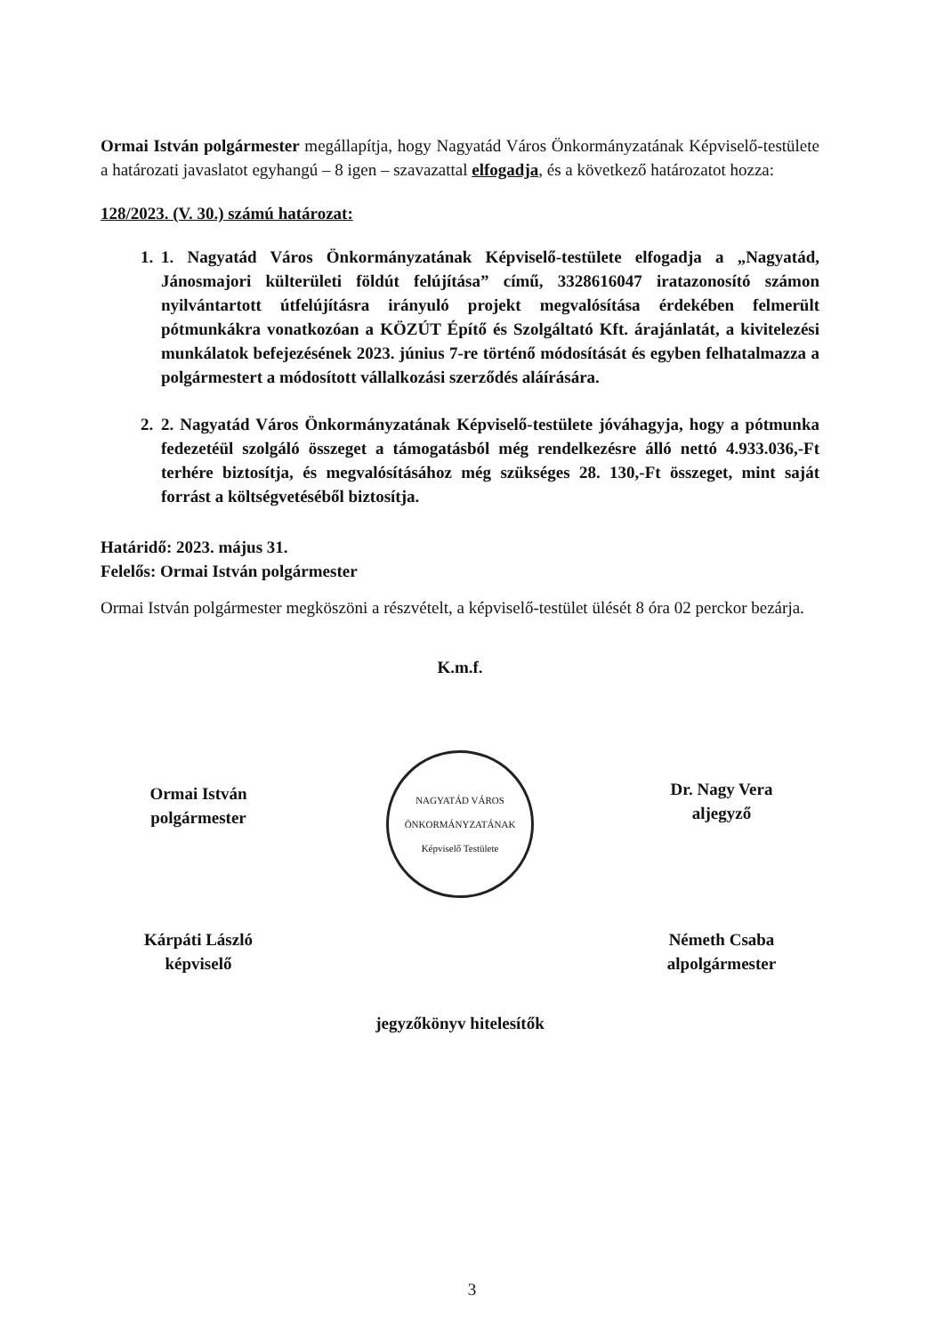Ormai István polgármester megállapítja, hogy Nagyatád Város Önkormányzatának Képviselő-testülete a határozati javaslatot egyhangú – 8 igen – szavazattal elfogadja, és a következő határozatot hozza:
128/2023. (V. 30.) számú határozat:
1. 1. Nagyatád Város Önkormányzatának Képviselő-testülete elfogadja a „Nagyatád, Jánosmajori külterületi földút felújítása” című, 3328616047 iratazonosító számon nyilvántartott útfelújításra irányuló projekt megvalósítása érdekében felmerült pótmunkákra vonatkozóan a KÖZÚT Építő és Szolgáltató Kft. árajánlatát, a kivitelezési munkálatok befejezésének 2023. június 7-re történő módosítását és egyben felhatalmazza a polgármestert a módosított vállalkozási szerződés aláírására.
2. 2. Nagyatád Város Önkormányzatának Képviselő-testülete jóváhagyja, hogy a pótmunka fedezetéül szolgáló összeget a támogatásból még rendelkezésre álló nettó 4.933.036,-Ft terhére biztosítja, és megvalósításához még szükséges 28. 130,-Ft összeget, mint saját forrást a költségvetéséből biztosítja.
Határidő: 2023. május 31.
Felelős: Ormai István polgármester
Ormai István polgármester megköszöni a részvételt, a képviselő-testület ülését 8 óra 02 perckor bezárja.
K.m.f.
Ormai István
polgármester
Kárpáti László
képviselő
NAGYATÁD VÁROS ÖNKORMÁNYZATÁNAK Képviselő Testülete
Dr. Nagy Vera
aljegyző
Németh Csaba
alpolgármester
jegyzőkönyv hitelesítők
3